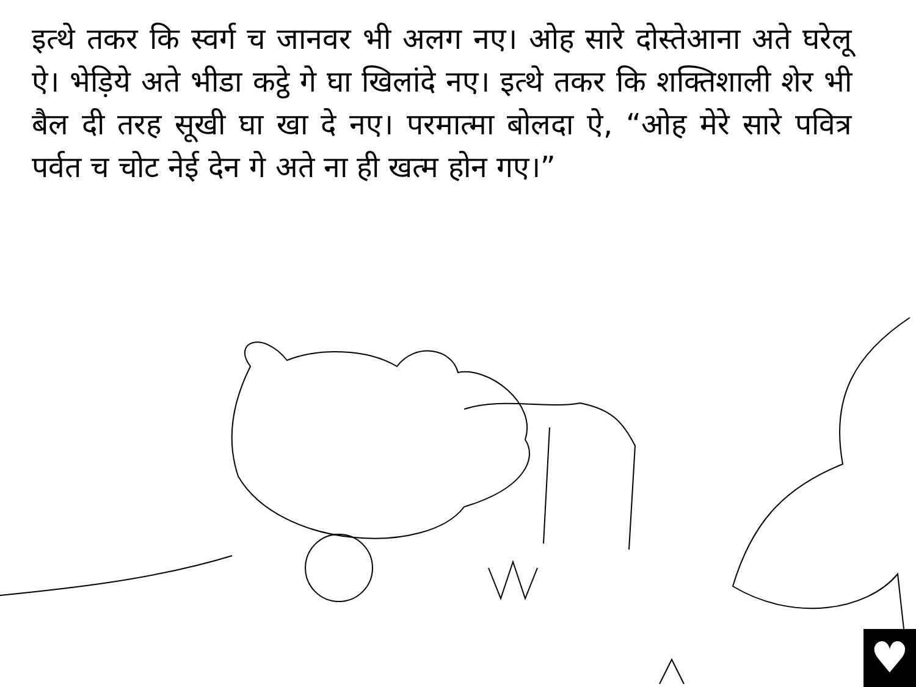इत्थे तकर कि स्वर्ग च जानवर भी अलग नए। ओह सारे दोस्तेआना अते घरेलू ऐ। भेड़िये अते भीडा कट्ठे गे घा खिलांदे नए। इत्थे तकर कि शक्तिशाली शेर भी बैल दी तरह सूखी घा खा दे नए। परमात्मा बोलदा ऐ, “ओह मेरे सारे पवित्र पर्वत च चोट नेई देन गे अते ना ही खत्म होन गए।”
♥